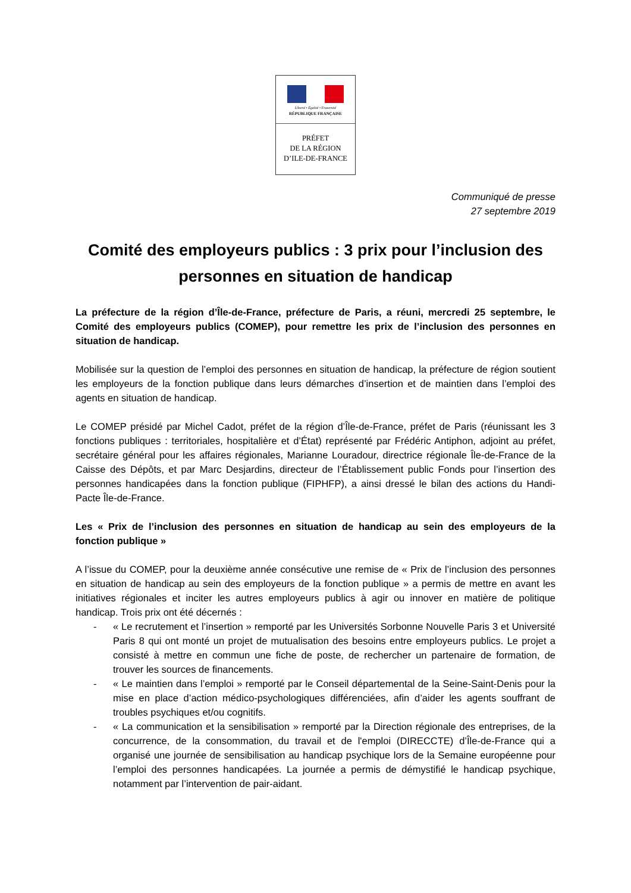Liberté • Égalité • Fraternité
RÉPUBLIQUE FRANÇAISE
PRÉFET
DE LA RÉGION
D’ILE-DE-FRANCE
Communiqué de presse
27 septembre 2019
Comité des employeurs publics : 3 prix pour l’inclusion des personnes en situation de handicap
La préfecture de la région d’Île-de-France, préfecture de Paris, a réuni, mercredi 25 septembre, le Comité des employeurs publics (COMEP), pour remettre les prix de l’inclusion des personnes en situation de handicap.
Mobilisée sur la question de l’emploi des personnes en situation de handicap, la préfecture de région soutient les employeurs de la fonction publique dans leurs démarches d’insertion et de maintien dans l’emploi des agents en situation de handicap.
Le COMEP présidé par Michel Cadot, préfet de la région d’Île-de-France, préfet de Paris (réunissant les 3 fonctions publiques : territoriales, hospitalière et d’État) représenté par Frédéric Antiphon, adjoint au préfet, secrétaire général pour les affaires régionales, Marianne Louradour, directrice régionale Île-de-France de la Caisse des Dépôts, et par Marc Desjardins, directeur de l’Établissement public Fonds pour l’insertion des personnes handicapées dans la fonction publique (FIPHFP), a ainsi dressé le bilan des actions du Handi-Pacte Île-de-France.
Les « Prix de l’inclusion des personnes en situation de handicap au sein des employeurs de la fonction publique »
A l’issue du COMEP, pour la deuxième année consécutive une remise de « Prix de l’inclusion des personnes en situation de handicap au sein des employeurs de la fonction publique » a permis de mettre en avant les initiatives régionales et inciter les autres employeurs publics à agir ou innover en matière de politique handicap. Trois prix ont été décernés :
- « Le recrutement et l’insertion » remporté par les Universités Sorbonne Nouvelle Paris 3 et Université Paris 8 qui ont monté un projet de mutualisation des besoins entre employeurs publics. Le projet a consisté à mettre en commun une fiche de poste, de rechercher un partenaire de formation, de trouver les sources de financements.
- « Le maintien dans l’emploi » remporté par le Conseil départemental de la Seine-Saint-Denis pour la mise en place d’action médico-psychologiques différenciées, afin d’aider les agents souffrant de troubles psychiques et/ou cognitifs.
- « La communication et la sensibilisation » remporté par la Direction régionale des entreprises, de la concurrence, de la consommation, du travail et de l'emploi (DIRECCTE) d’Île-de-France qui a organisé une journée de sensibilisation au handicap psychique lors de la Semaine européenne pour l’emploi des personnes handicapées. La journée a permis de démystifié le handicap psychique, notamment par l’intervention de pair-aidant.